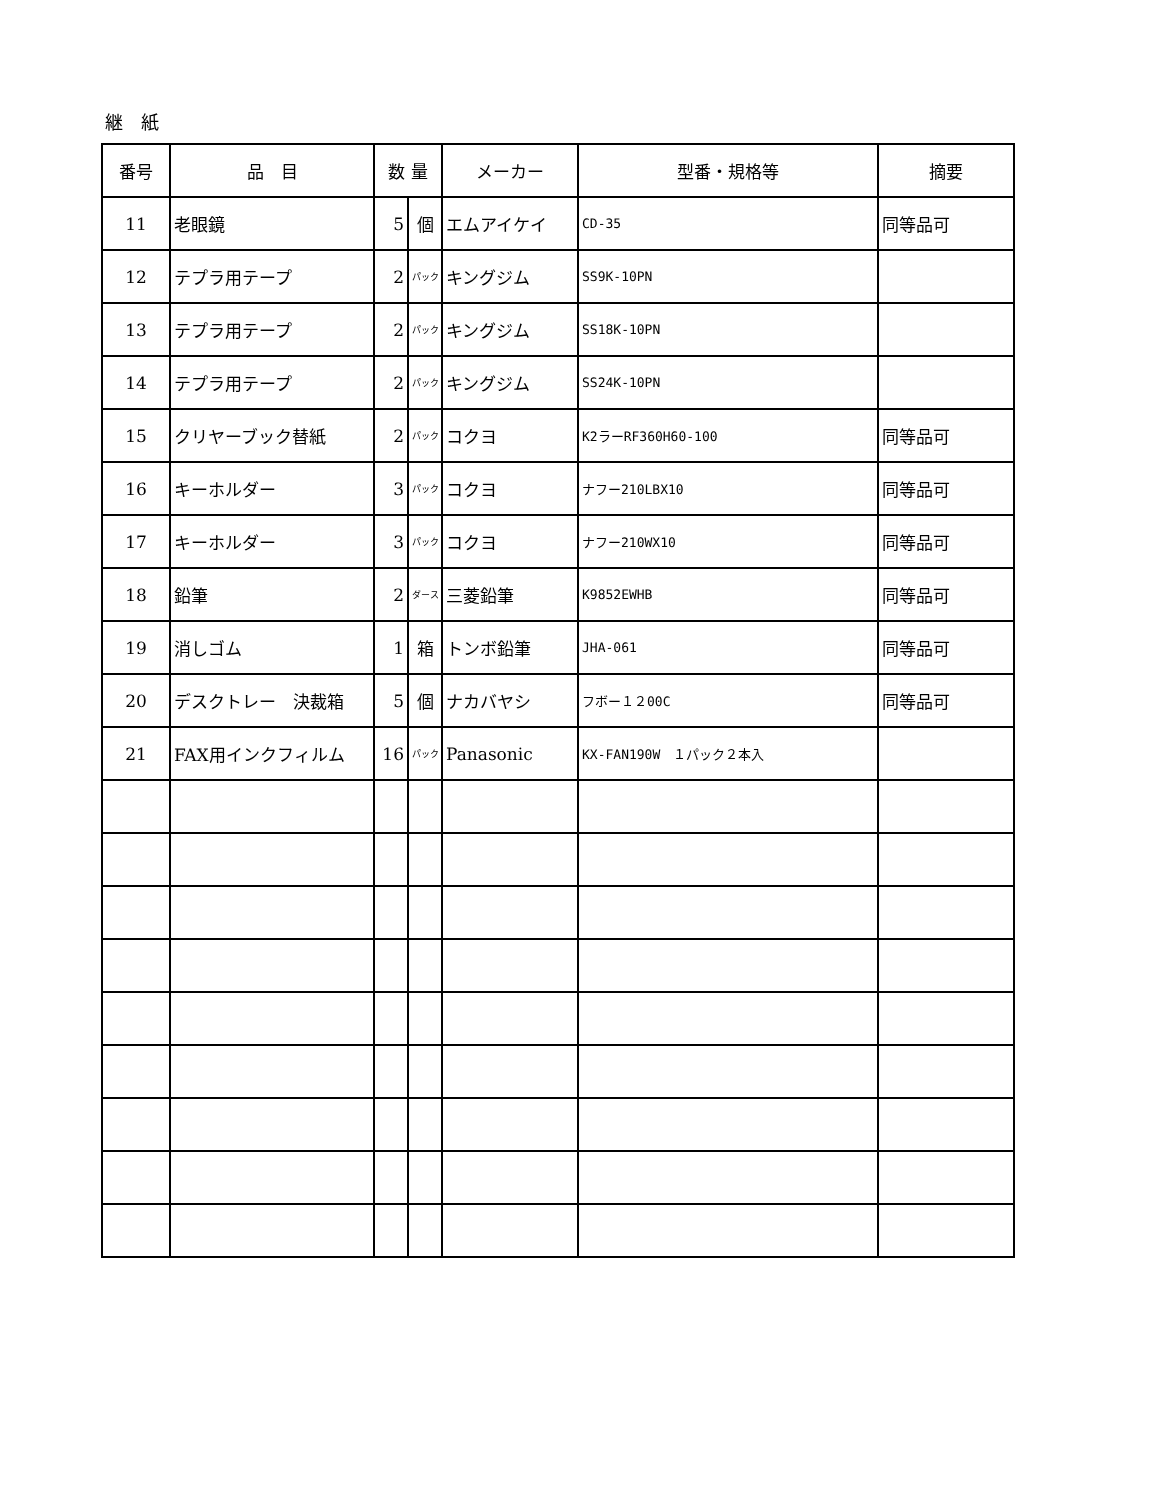継　紙
| 番号 | 品 目 | 数 量 | | メーカー | 型番・規格等 | 摘要 |
| --- | --- | --- | --- | --- | --- | --- |
| 11 | 老眼鏡 | 5 | 個 | エムアイケイ | CD-35 | 同等品可 |
| 12 | テプラ用テープ | 2 | パック | キングジム | SS9K-10PN | |
| 13 | テプラ用テープ | 2 | パック | キングジム | SS18K-10PN | |
| 14 | テプラ用テープ | 2 | パック | キングジム | SS24K-10PN | |
| 15 | クリヤーブック替紙 | 2 | パック | コクヨ | K2ラーRF360H60-100 | 同等品可 |
| 16 | キーホルダー | 3 | パック | コクヨ | ナフー210LBX10 | 同等品可 |
| 17 | キーホルダー | 3 | パック | コクヨ | ナフー210WX10 | 同等品可 |
| 18 | 鉛筆 | 2 | ダース | 三菱鉛筆 | K9852EWHB | 同等品可 |
| 19 | 消しゴム | 1 | 箱 | トンボ鉛筆 | JHA-061 | 同等品可 |
| 20 | デスクトレー 決裁箱 | 5 | 個 | ナカバヤシ | フボー１２00C | 同等品可 |
| 21 | FAX用インクフィルム | 16 | パック | Panasonic | KX-FAN190W １パック２本入 | |